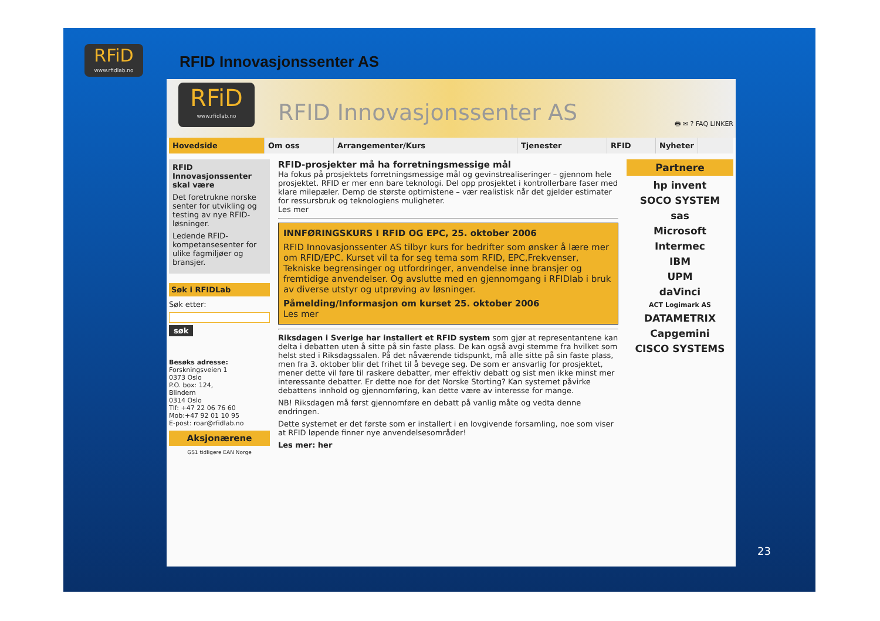RFiD
www.rfidlab.no
RFID Innovasjonssenter AS
RFiD
www.rfidlab.no
RFID Innovasjonssenter AS 🖶 ✉ ? FAQ LINKER
Hovedside Om oss Arrangementer/Kurs Tjenester RFID Nyheter
RFID Innovasjonssenter skal være
Det foretrukne norske senter for utvikling og testing av nye RFID-løsninger.
Ledende RFID-kompetansesenter for ulike fagmiljøer og bransjer.
Søk i RFIDLab
Søk etter:
søk
Besøks adresse:
Forskningsveien 1
0373 Oslo
P.O. box: 124,
Blindern
0314 Oslo
Tlf: +47 22 06 76 60
Mob:+47 92 01 10 95
E-post: roar@rfidlab.no
Aksjonærene
GS1 tidligere EAN Norge
RFID-prosjekter må ha forretningsmessige mål
Ha fokus på prosjektets forretningsmessige mål og gevinstrealiseringer – gjennom hele prosjektet. RFID er mer enn bare teknologi. Del opp prosjektet i kontrollerbare faser med klare milepæler. Demp de største optimistene – vær realistisk når det gjelder estimater for ressursbruk og teknologiens muligheter.
Les mer
INNFØRINGSKURS I RFID OG EPC, 25. oktober 2006
RFID Innovasjonssenter AS tilbyr kurs for bedrifter som ønsker å lære mer om RFID/EPC. Kurset vil ta for seg tema som RFID, EPC,Frekvenser, Tekniske begrensinger og utfordringer, anvendelse inne bransjer og fremtidige anvendelser. Og avslutte med en gjennomgang i RFIDlab i bruk av diverse utstyr og utprøving av løsninger.
Påmelding/Informasjon om kurset 25. oktober 2006
Les mer
Riksdagen i Sverige har installert et RFID system som gjør at representantene kan delta i debatten uten å sitte på sin faste plass. De kan også avgi stemme fra hvilket som helst sted i Riksdagssalen. På det nåværende tidspunkt, må alle sitte på sin faste plass, men fra 3. oktober blir det frihet til å bevege seg. De som er ansvarlig for prosjektet, mener dette vil føre til raskere debatter, mer effektiv debatt og sist men ikke minst mer interessante debatter. Er dette noe for det Norske Storting? Kan systemet påvirke debattens innhold og gjennomføring, kan dette være av interesse for mange.
NB! Riksdagen må først gjennomføre en debatt på vanlig måte og vedta denne endringen.
Dette systemet er det første som er installert i en lovgivende forsamling, noe som viser at RFID løpende finner nye anvendelsesområder!
Les mer: her
Partnere
hp invent
SOCO SYSTEM
sas
Microsoft
Intermec
IBM
UPM
daVinci
ACT Logimark AS
DATAMETRIX
Capgemini
CISCO SYSTEMS
23